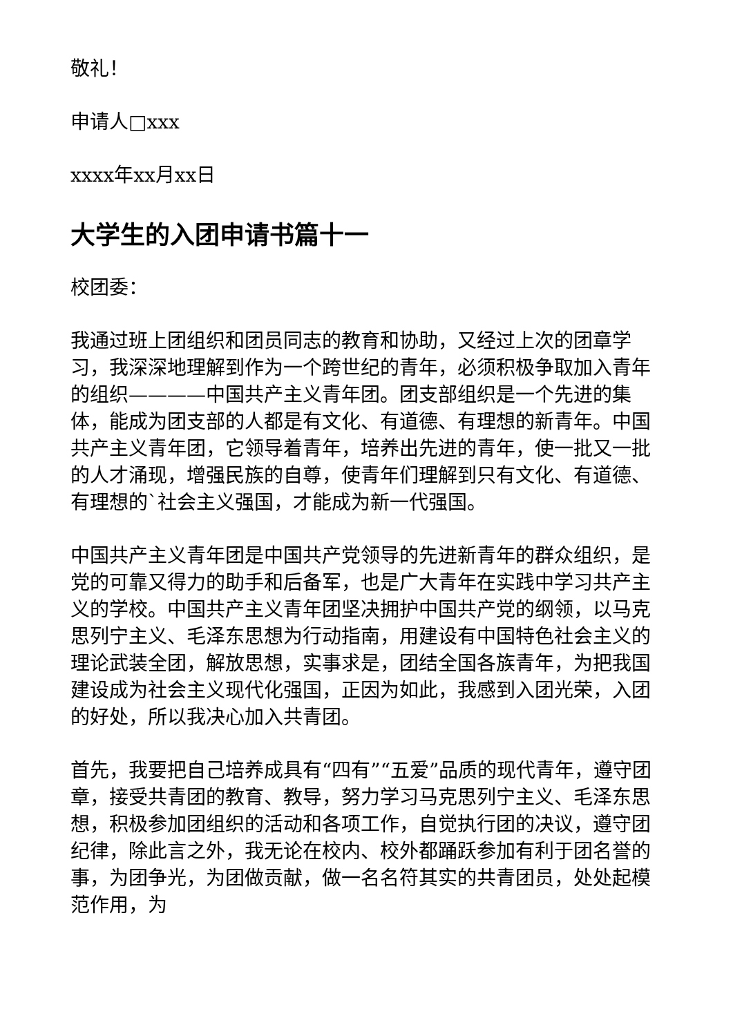敬礼！
申请人□xxx
xxxx年xx月xx日
大学生的入团申请书篇十一
校团委：
我通过班上团组织和团员同志的教育和协助，又经过上次的团章学习，我深深地理解到作为一个跨世纪的青年，必须积极争取加入青年的组织————中国共产主义青年团。团支部组织是一个先进的集体，能成为团支部的人都是有文化、有道德、有理想的新青年。中国共产主义青年团，它领导着青年，培养出先进的青年，使一批又一批的人才涌现，增强民族的自尊，使青年们理解到只有文化、有道德、有理想的`社会主义强国，才能成为新一代强国。
中国共产主义青年团是中国共产党领导的先进新青年的群众组织，是党的可靠又得力的助手和后备军，也是广大青年在实践中学习共产主义的学校。中国共产主义青年团坚决拥护中国共产党的纲领，以马克思列宁主义、毛泽东思想为行动指南，用建设有中国特色社会主义的理论武装全团，解放思想，实事求是，团结全国各族青年，为把我国建设成为社会主义现代化强国，正因为如此，我感到入团光荣，入团的好处，所以我决心加入共青团。
首先，我要把自己培养成具有“四有”“五爱”品质的现代青年，遵守团章，接受共青团的教育、教导，努力学习马克思列宁主义、毛泽东思想，积极参加团组织的活动和各项工作，自觉执行团的决议，遵守团纪律，除此言之外，我无论在校内、校外都踊跃参加有利于团名誉的事，为团争光，为团做贡献，做一名名符其实的共青团员，处处起模范作用，为